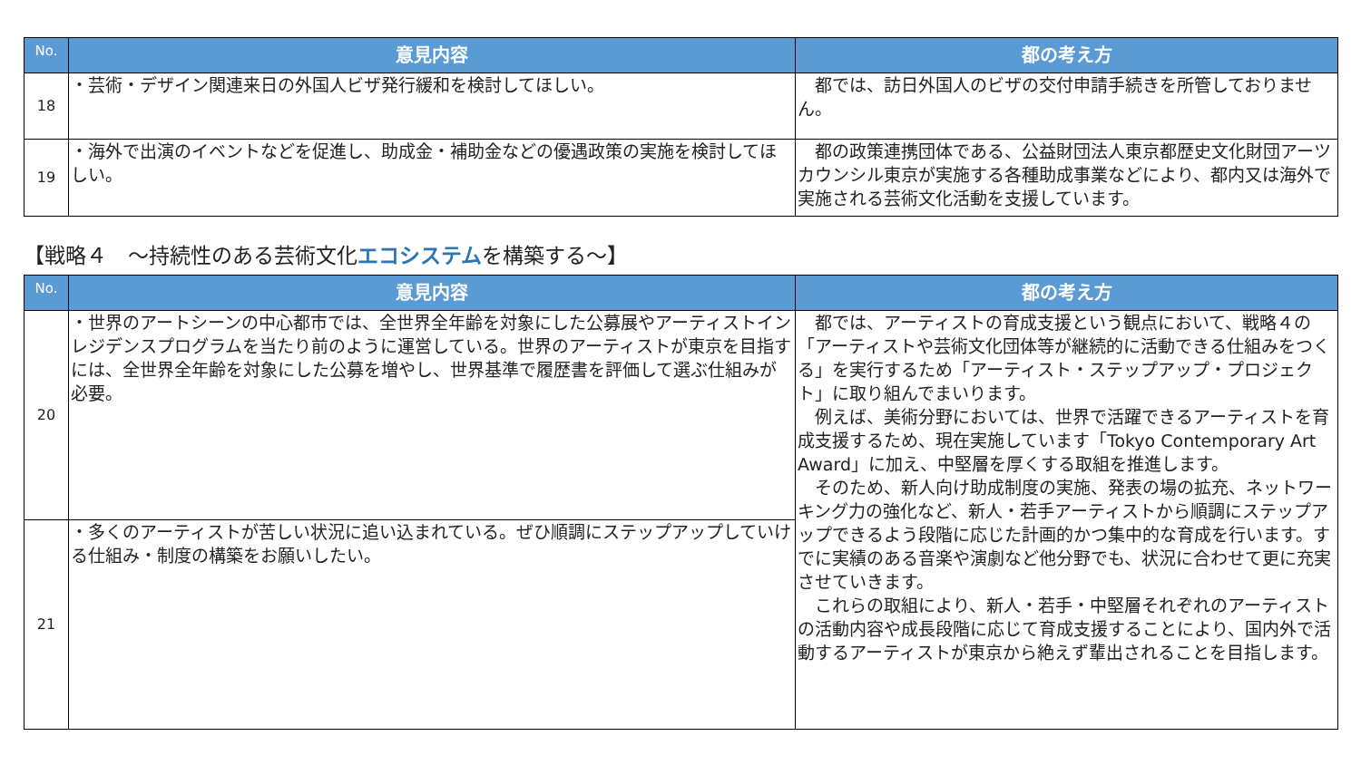| No. | 意見内容 | 都の考え方 |
| --- | --- | --- |
| 18 | ・芸術・デザイン関連来日の外国人ビザ発行緩和を検討してほしい。 | 都では、訪日外国人のビザの交付申請手続きを所管しておりません。 |
| 19 | ・海外で出演のイベントなどを促進し、助成金・補助金などの優遇政策の実施を検討してほしい。 | 都の政策連携団体である、公益財団法人東京都歴史文化財団アーツカウンシル東京が実施する各種助成事業などにより、都内又は海外で実施される芸術文化活動を支援しています。 |
【戦略４　～持続性のある芸術文化エコシステムを構築する～】
| No. | 意見内容 | 都の考え方 |
| --- | --- | --- |
| 20 | ・世界のアートシーンの中心都市では、全世界全年齢を対象にした公募展やアーティストインレジデンスプログラムを当たり前のように運営している。世界のアーティストが東京を目指すには、全世界全年齢を対象にした公募を増やし、世界基準で履歴書を評価して選ぶ仕組みが必要。 | 都では、アーティストの育成支援という観点において、戦略４の「アーティストや芸術文化団体等が継続的に活動できる仕組みをつくる」を実行するため「アーティスト・ステップアップ・プロジェクト」に取り組んでまいります。 例えば、美術分野においては、世界で活躍できるアーティストを育成支援するため、現在実施しています「Tokyo Contemporary Art Award」に加え、中堅層を厚くする取組を推進します。 そのため、新人向け助成制度の実施、発表の場の拡充、ネットワーキング力の強化など、新人・若手アーティストから順調にステップアップできるよう段階に応じた計画的かつ集中的な育成を行います。すでに実績のある音楽や演劇など他分野でも、状況に合わせて更に充実させていきます。 これらの取組により、新人・若手・中堅層それぞれのアーティストの活動内容や成長段階に応じて育成支援することにより、国内外で活動するアーティストが東京から絶えず輩出されることを目指します。 |
| 21 | ・多くのアーティストが苦しい状況に追い込まれている。ぜひ順調にステップアップしていける仕組み・制度の構築をお願いしたい。 | |